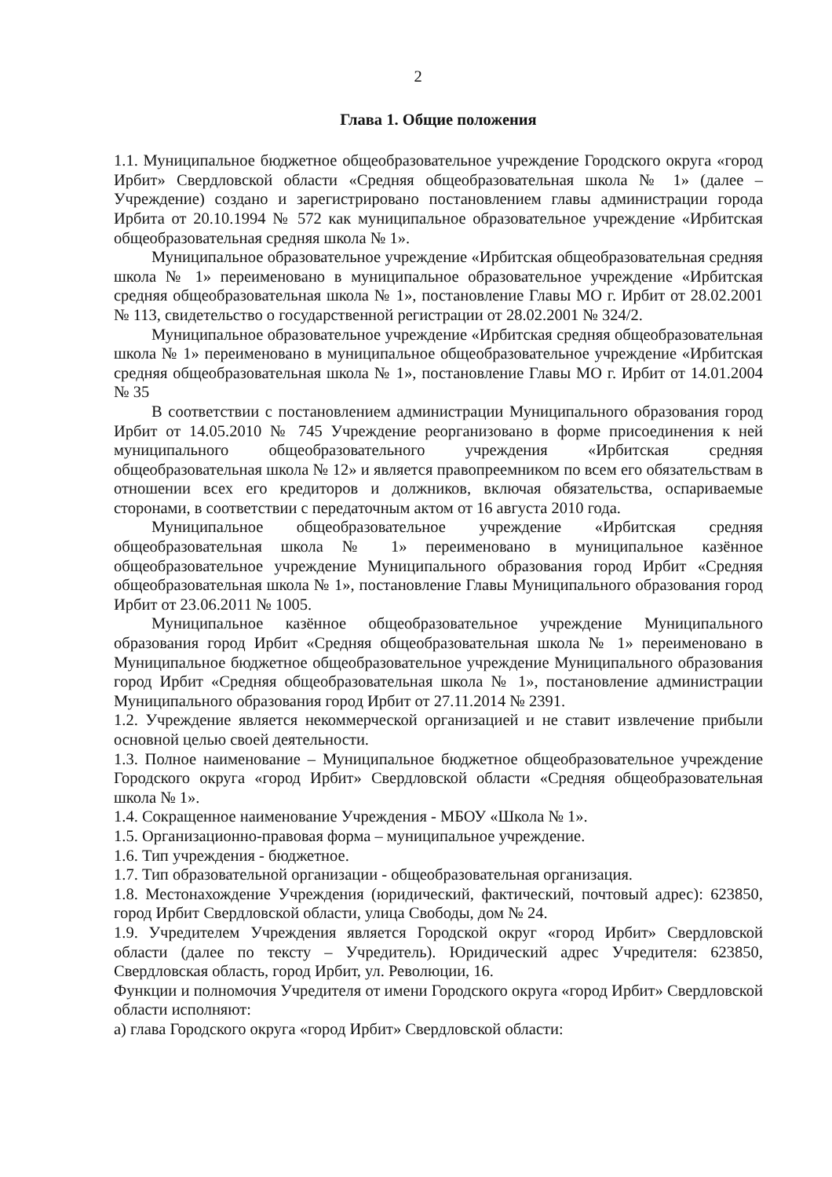2
Глава 1. Общие положения
1.1. Муниципальное бюджетное общеобразовательное учреждение Городского округа «город Ирбит» Свердловской области «Средняя общеобразовательная школа № 1» (далее – Учреждение) создано и зарегистрировано постановлением главы администрации города Ирбита от 20.10.1994 № 572 как муниципальное образовательное учреждение «Ирбитская общеобразовательная средняя школа № 1».
Муниципальное образовательное учреждение «Ирбитская общеобразовательная средняя школа № 1» переименовано в муниципальное образовательное учреждение «Ирбитская средняя общеобразовательная школа № 1», постановление Главы МО г. Ирбит от 28.02.2001 № 113, свидетельство о государственной регистрации от 28.02.2001 № 324/2.
Муниципальное образовательное учреждение «Ирбитская средняя общеобразовательная школа № 1» переименовано в муниципальное общеобразовательное учреждение «Ирбитская средняя общеобразовательная школа № 1», постановление Главы МО г. Ирбит от 14.01.2004 № 35
В соответствии с постановлением администрации Муниципального образования город Ирбит от 14.05.2010 № 745 Учреждение реорганизовано в форме присоединения к ней муниципального общеобразовательного учреждения «Ирбитская средняя общеобразовательная школа № 12» и является правопреемником по всем его обязательствам в отношении всех его кредиторов и должников, включая обязательства, оспариваемые сторонами, в соответствии с передаточным актом от 16 августа 2010 года.
Муниципальное общеобразовательное учреждение «Ирбитская средняя общеобразовательная школа № 1» переименовано в муниципальное казённое общеобразовательное учреждение Муниципального образования город Ирбит «Средняя общеобразовательная школа № 1», постановление Главы Муниципального образования город Ирбит от 23.06.2011 № 1005.
Муниципальное казённое общеобразовательное учреждение Муниципального образования город Ирбит «Средняя общеобразовательная школа № 1» переименовано в Муниципальное бюджетное общеобразовательное учреждение Муниципального образования город Ирбит «Средняя общеобразовательная школа № 1», постановление администрации Муниципального образования город Ирбит от 27.11.2014 № 2391.
1.2. Учреждение является некоммерческой организацией и не ставит извлечение прибыли основной целью своей деятельности.
1.3. Полное наименование – Муниципальное бюджетное общеобразовательное учреждение Городского округа «город Ирбит» Свердловской области «Средняя общеобразовательная школа № 1».
1.4. Сокращенное наименование Учреждения - МБОУ «Школа № 1».
1.5. Организационно-правовая форма – муниципальное учреждение.
1.6. Тип учреждения - бюджетное.
1.7. Тип образовательной организации - общеобразовательная организация.
1.8. Местонахождение Учреждения (юридический, фактический, почтовый адрес): 623850, город Ирбит Свердловской области, улица Свободы, дом № 24.
1.9. Учредителем Учреждения является Городской округ «город Ирбит» Свердловской области (далее по тексту – Учредитель). Юридический адрес Учредителя: 623850, Свердловская область, город Ирбит, ул. Революции, 16.
Функции и полномочия Учредителя от имени Городского округа «город Ирбит» Свердловской области исполняют:
а) глава Городского округа «город Ирбит» Свердловской области: